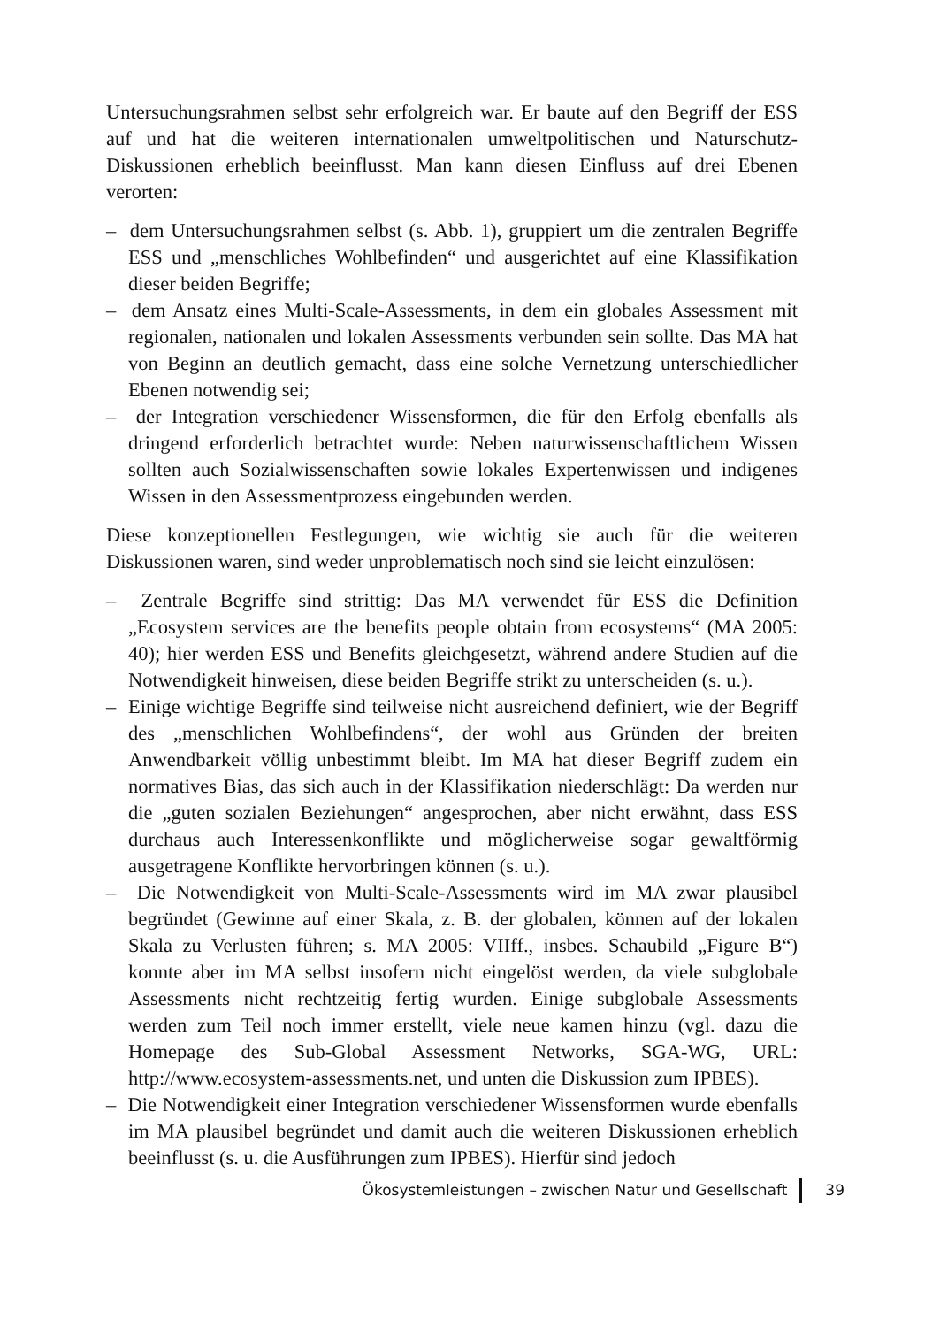Untersuchungsrahmen selbst sehr erfolgreich war. Er baute auf den Begriff der ESS auf und hat die weiteren internationalen umweltpolitischen und Naturschutz-Diskussionen erheblich beeinflusst. Man kann diesen Einfluss auf drei Ebenen verorten:
– dem Untersuchungsrahmen selbst (s. Abb. 1), gruppiert um die zentralen Begriffe ESS und „menschliches Wohlbefinden“ und ausgerichtet auf eine Klassifikation dieser beiden Begriffe;
– dem Ansatz eines Multi-Scale-Assessments, in dem ein globales Assessment mit regionalen, nationalen und lokalen Assessments verbunden sein sollte. Das MA hat von Beginn an deutlich gemacht, dass eine solche Vernetzung unterschiedlicher Ebenen notwendig sei;
– der Integration verschiedener Wissensformen, die für den Erfolg ebenfalls als dringend erforderlich betrachtet wurde: Neben naturwissenschaftlichem Wissen sollten auch Sozialwissenschaften sowie lokales Expertenwissen und indigenes Wissen in den Assessmentprozess eingebunden werden.
Diese konzeptionellen Festlegungen, wie wichtig sie auch für die weiteren Diskussionen waren, sind weder unproblematisch noch sind sie leicht einzulösen:
– Zentrale Begriffe sind strittig: Das MA verwendet für ESS die Definition „Ecosystem services are the benefits people obtain from ecosystems“ (MA 2005: 40); hier werden ESS und Benefits gleichgesetzt, während andere Studien auf die Notwendigkeit hinweisen, diese beiden Begriffe strikt zu unterscheiden (s. u.).
– Einige wichtige Begriffe sind teilweise nicht ausreichend definiert, wie der Begriff des „menschlichen Wohlbefindens“, der wohl aus Gründen der breiten Anwendbarkeit völlig unbestimmt bleibt. Im MA hat dieser Begriff zudem ein normatives Bias, das sich auch in der Klassifikation niederschlägt: Da werden nur die „guten sozialen Beziehungen“ angesprochen, aber nicht erwähnt, dass ESS durchaus auch Interessenkonflikte und möglicherweise sogar gewaltförmig ausgetragene Konflikte hervorbringen können (s. u.).
– Die Notwendigkeit von Multi-Scale-Assessments wird im MA zwar plausibel begründet (Gewinne auf einer Skala, z. B. der globalen, können auf der lokalen Skala zu Verlusten führen; s. MA 2005: VIIff., insbes. Schaubild „Figure B“) konnte aber im MA selbst insofern nicht eingelöst werden, da viele subglobale Assessments nicht rechtzeitig fertig wurden. Einige subglobale Assessments werden zum Teil noch immer erstellt, viele neue kamen hinzu (vgl. dazu die Homepage des Sub-Global Assessment Networks, SGA-WG, URL: http://www.ecosystem-assessments.net, und unten die Diskussion zum IPBES).
– Die Notwendigkeit einer Integration verschiedener Wissensformen wurde ebenfalls im MA plausibel begründet und damit auch die weiteren Diskussionen erheblich beeinflusst (s. u. die Ausführungen zum IPBES). Hierfür sind jedoch
Ökosystemleistungen – zwischen Natur und Gesellschaft 39